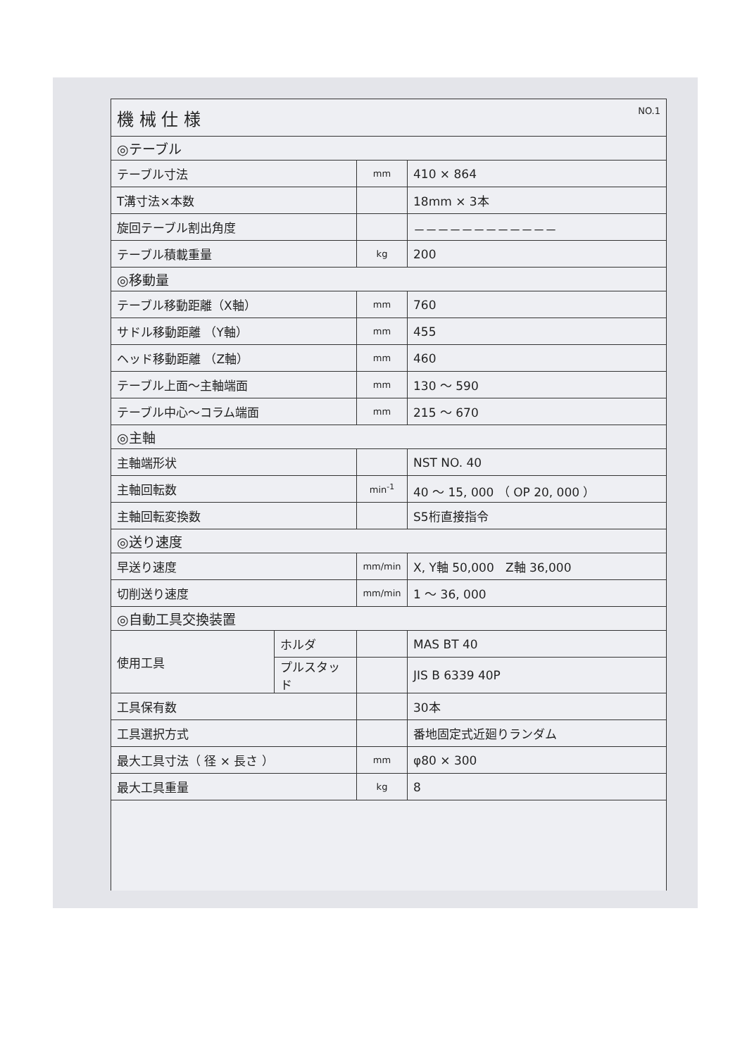| 機 械 仕 様 NO.1 | | | |
| ◎テーブル | | | |
| テーブル寸法 | | mm | 410 × 864 |
| T溝寸法×本数 | | | 18mm × 3本 |
| 旋回テーブル割出角度 | | | －－－－－－－－－－－－ |
| テーブル積載重量 | | kg | 200 |
| ◎移動量 | | | |
| テーブル移動距離（X軸） | | mm | 760 |
| サドル移動距離 （Y軸） | | mm | 455 |
| ヘッド移動距離 （Z軸） | | mm | 460 |
| テーブル上面～主軸端面 | | mm | 130 ～ 590 |
| テーブル中心～コラム端面 | | mm | 215 ～ 670 |
| ◎主軸 | | | |
| 主軸端形状 | | | NST NO. 40 |
| 主軸回転数 | | min<sup>-1</sup> | 40 ～ 15, 000 （ OP 20, 000 ） |
| 主軸回転変換数 | | | S5桁直接指令 |
| ◎送り速度 | | | |
| 早送り速度 | | mm/min | X, Y軸 50,000 Z軸 36,000 |
| 切削送り速度 | | mm/min | 1 ～ 36, 000 |
| ◎自動工具交換装置 | | | |
| 使用工具 | ホルダ | | MAS BT 40 |
| | プルスタッド | | JIS B 6339 40P |
| 工具保有数 | | | 30本 |
| 工具選択方式 | | | 番地固定式近廻りランダム |
| 最大工具寸法（ 径 × 長さ ） | | mm | φ80 × 300 |
| 最大工具重量 | | kg | 8 |